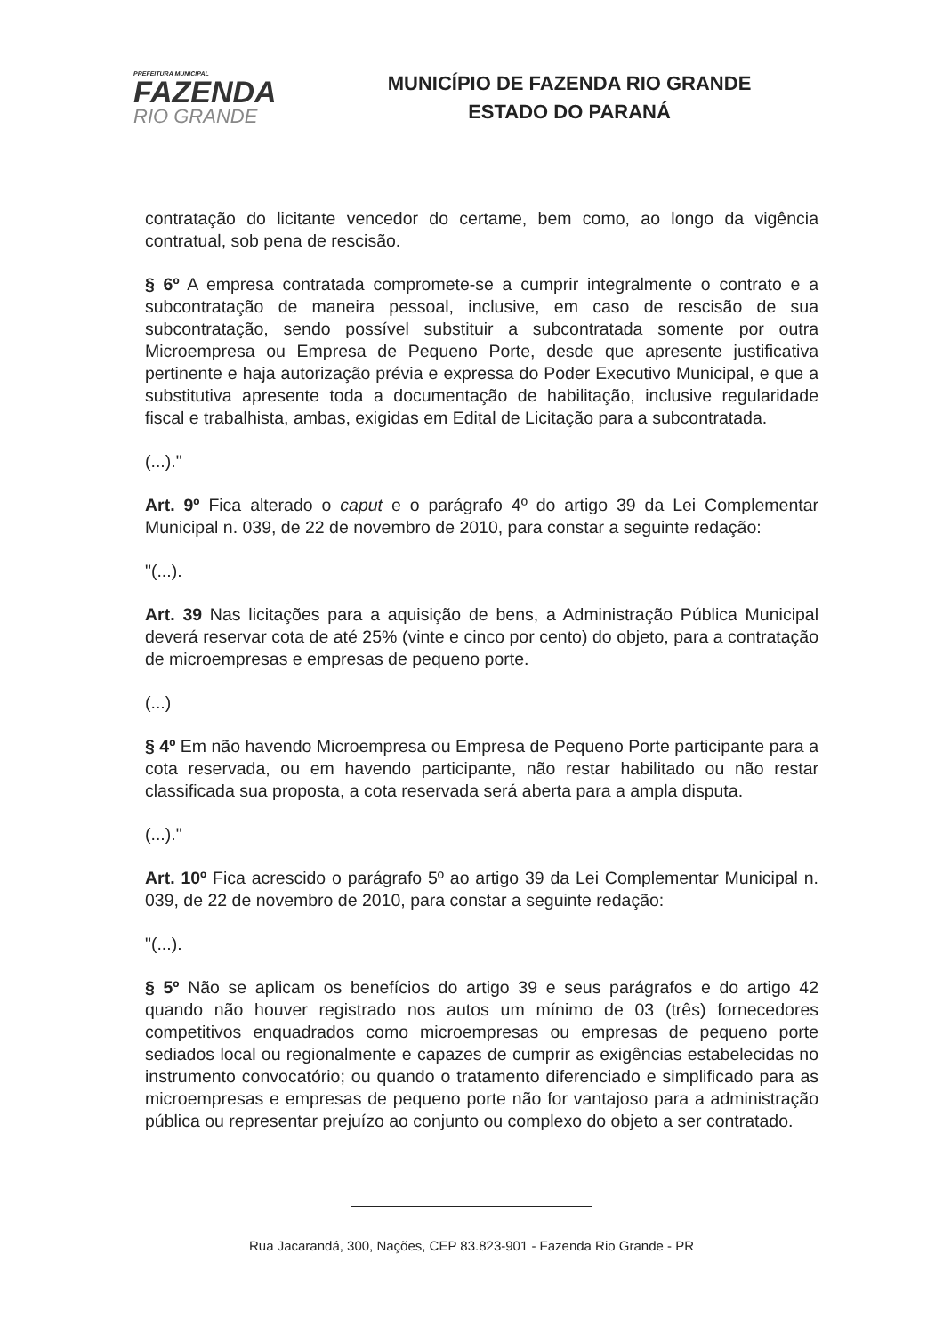PREFEITURA MUNICIPAL
FAZENDA
RIO GRANDE
MUNICÍPIO DE FAZENDA RIO GRANDE
ESTADO DO PARANÁ
contratação do licitante vencedor do certame, bem como, ao longo da vigência contratual, sob pena de rescisão.
§ 6º A empresa contratada compromete-se a cumprir integralmente o contrato e a subcontratação de maneira pessoal, inclusive, em caso de rescisão de sua subcontratação, sendo possível substituir a subcontratada somente por outra Microempresa ou Empresa de Pequeno Porte, desde que apresente justificativa pertinente e haja autorização prévia e expressa do Poder Executivo Municipal, e que a substitutiva apresente toda a documentação de habilitação, inclusive regularidade fiscal e trabalhista, ambas, exigidas em Edital de Licitação para a subcontratada.
(...)."
Art. 9º Fica alterado o caput e o parágrafo 4º do artigo 39 da Lei Complementar Municipal n. 039, de 22 de novembro de 2010, para constar a seguinte redação:
"(...).
Art. 39 Nas licitações para a aquisição de bens, a Administração Pública Municipal deverá reservar cota de até 25% (vinte e cinco por cento) do objeto, para a contratação de microempresas e empresas de pequeno porte.
(...)
§ 4º Em não havendo Microempresa ou Empresa de Pequeno Porte participante para a cota reservada, ou em havendo participante, não restar habilitado ou não restar classificada sua proposta, a cota reservada será aberta para a ampla disputa.
(...)."
Art. 10º Fica acrescido o parágrafo 5º ao artigo 39 da Lei Complementar Municipal n. 039, de 22 de novembro de 2010, para constar a seguinte redação:
"(...).
§ 5º Não se aplicam os benefícios do artigo 39 e seus parágrafos e do artigo 42 quando não houver registrado nos autos um mínimo de 03 (três) fornecedores competitivos enquadrados como microempresas ou empresas de pequeno porte sediados local ou regionalmente e capazes de cumprir as exigências estabelecidas no instrumento convocatório; ou quando o tratamento diferenciado e simplificado para as microempresas e empresas de pequeno porte não for vantajoso para a administração pública ou representar prejuízo ao conjunto ou complexo do objeto a ser contratado.
Rua Jacarandá, 300, Nações, CEP 83.823-901 - Fazenda Rio Grande - PR